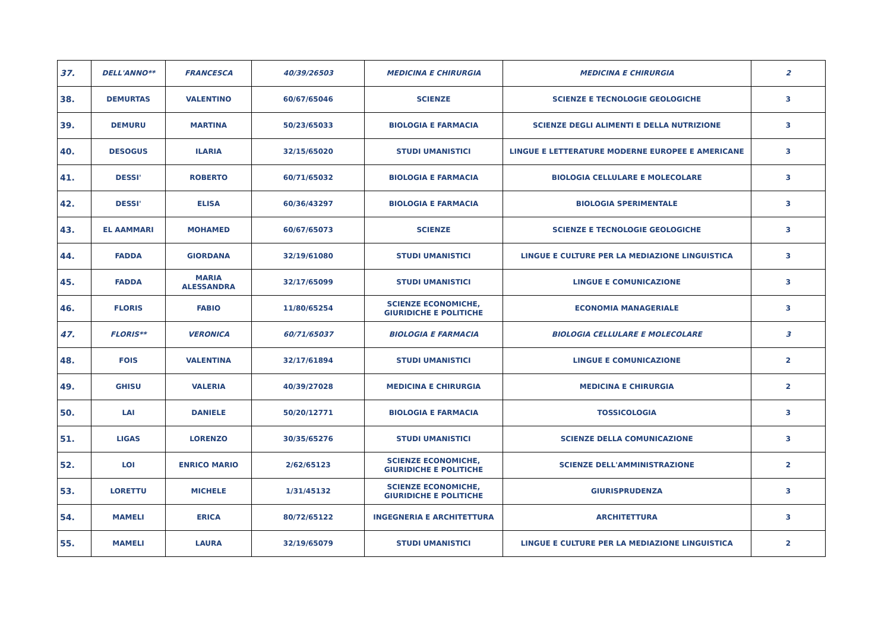| 37. | DELL'ANNO** | FRANCESCA | 40/39/26503 | MEDICINA E CHIRURGIA | MEDICINA E CHIRURGIA | 2 |
| 38. | DEMURTAS | VALENTINO | 60/67/65046 | SCIENZE | SCIENZE E TECNOLOGIE GEOLOGICHE | 3 |
| 39. | DEMURU | MARTINA | 50/23/65033 | BIOLOGIA E FARMACIA | SCIENZE DEGLI ALIMENTI E DELLA NUTRIZIONE | 3 |
| 40. | DESOGUS | ILARIA | 32/15/65020 | STUDI UMANISTICI | LINGUE E LETTERATURE MODERNE EUROPEE E AMERICANE | 3 |
| 41. | DESSI' | ROBERTO | 60/71/65032 | BIOLOGIA E FARMACIA | BIOLOGIA CELLULARE E MOLECOLARE | 3 |
| 42. | DESSI' | ELISA | 60/36/43297 | BIOLOGIA E FARMACIA | BIOLOGIA SPERIMENTALE | 3 |
| 43. | EL AAMMARI | MOHAMED | 60/67/65073 | SCIENZE | SCIENZE E TECNOLOGIE GEOLOGICHE | 3 |
| 44. | FADDA | GIORDANA | 32/19/61080 | STUDI UMANISTICI | LINGUE E CULTURE PER LA MEDIAZIONE LINGUISTICA | 3 |
| 45. | FADDA | MARIA ALESSANDRA | 32/17/65099 | STUDI UMANISTICI | LINGUE E COMUNICAZIONE | 3 |
| 46. | FLORIS | FABIO | 11/80/65254 | SCIENZE ECONOMICHE, GIURIDICHE E POLITICHE | ECONOMIA MANAGERIALE | 3 |
| 47. | FLORIS** | VERONICA | 60/71/65037 | BIOLOGIA E FARMACIA | BIOLOGIA CELLULARE E MOLECOLARE | 3 |
| 48. | FOIS | VALENTINA | 32/17/61894 | STUDI UMANISTICI | LINGUE E COMUNICAZIONE | 2 |
| 49. | GHISU | VALERIA | 40/39/27028 | MEDICINA E CHIRURGIA | MEDICINA E CHIRURGIA | 2 |
| 50. | LAI | DANIELE | 50/20/12771 | BIOLOGIA E FARMACIA | TOSSICOLOGIA | 3 |
| 51. | LIGAS | LORENZO | 30/35/65276 | STUDI UMANISTICI | SCIENZE DELLA COMUNICAZIONE | 3 |
| 52. | LOI | ENRICO MARIO | 2/62/65123 | SCIENZE ECONOMICHE, GIURIDICHE E POLITICHE | SCIENZE DELL'AMMINISTRAZIONE | 2 |
| 53. | LORETTU | MICHELE | 1/31/45132 | SCIENZE ECONOMICHE, GIURIDICHE E POLITICHE | GIURISPRUDENZA | 3 |
| 54. | MAMELI | ERICA | 80/72/65122 | INGEGNERIA E ARCHITETTURA | ARCHITETTURA | 3 |
| 55. | MAMELI | LAURA | 32/19/65079 | STUDI UMANISTICI | LINGUE E CULTURE PER LA MEDIAZIONE LINGUISTICA | 2 |